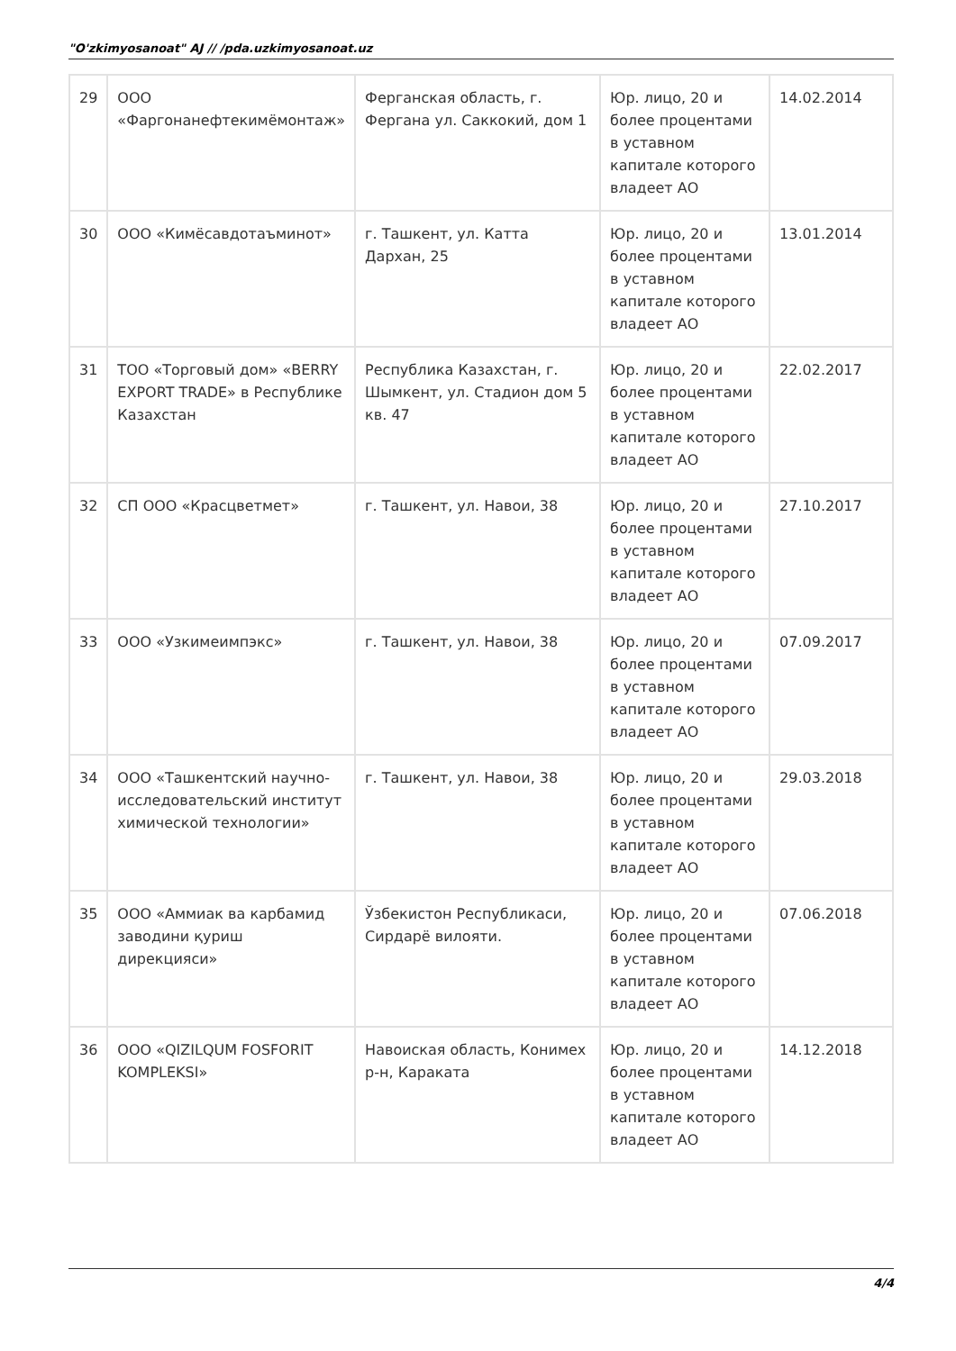"O'zkimyosanoat" AJ // /pda.uzkimyosanoat.uz
| 29 | ООО «Фаргонанефтекимёмонтаж» | Ферганская область, г. Фергана ул. Саккокий, дом 1 | Юр. лицо, 20 и более процентами в уставном капитале которого владеет АО | 14.02.2014 |
| 30 | ООО «Кимёсавдотаъминот» | г. Ташкент, ул. Катта Дархан, 25 | Юр. лицо, 20 и более процентами в уставном капитале которого владеет АО | 13.01.2014 |
| 31 | ТОО «Торговый дом» «BERRY EXPORT TRADE» в Республике Казахстан | Республика Казахстан, г. Шымкент, ул. Стадион дом 5 кв. 47 | Юр. лицо, 20 и более процентами в уставном капитале которого владеет АО | 22.02.2017 |
| 32 | СП ООО «Красцветмет» | г. Ташкент, ул. Навои, 38 | Юр. лицо, 20 и более процентами в уставном капитале которого владеет АО | 27.10.2017 |
| 33 | ООО «Узкимеимпэкс» | г. Ташкент, ул. Навои, 38 | Юр. лицо, 20 и более процентами в уставном капитале которого владеет АО | 07.09.2017 |
| 34 | ООО «Ташкентский научно-исследовательский институт химической технологии» | г. Ташкент, ул. Навои, 38 | Юр. лицо, 20 и более процентами в уставном капитале которого владеет АО | 29.03.2018 |
| 35 | ООО «Аммиак ва карбамид заводини қуриш дирекцияси» | Ўзбекистон Республикаси, Сирдарё вилояти. | Юр. лицо, 20 и более процентами в уставном капитале которого владеет АО | 07.06.2018 |
| 36 | ООО «QIZILQUM FOSFORIT KOMPLEKSI» | Навоиская область, Конимех р-н, Караката | Юр. лицо, 20 и более процентами в уставном капитале которого владеет АО | 14.12.2018 |
4/4